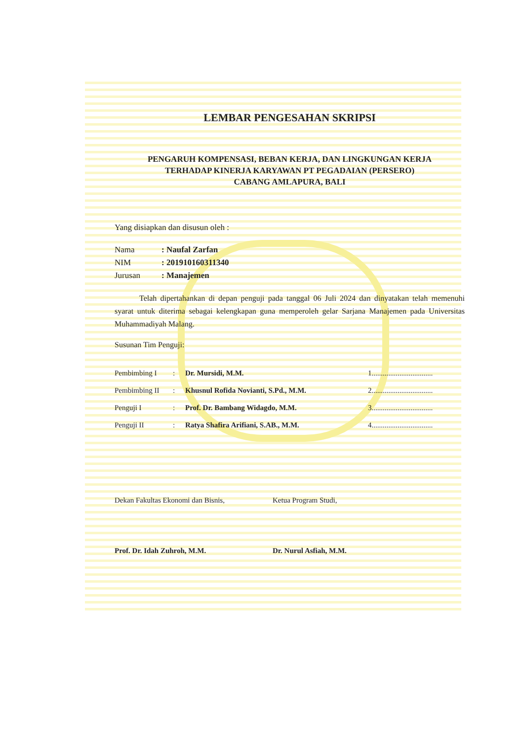LEMBAR PENGESAHAN SKRIPSI
PENGARUH KOMPENSASI, BEBAN KERJA, DAN LINGKUNGAN KERJA
TERHADAP KINERJA KARYAWAN PT PEGADAIAN (PERSERO)
CABANG AMLAPURA, BALI
Yang disiapkan dan disusun oleh :
Nama: Naufal Zarfan
NIM: 201910160311340
Jurusan: Manajemen
Telah dipertahankan di depan penguji pada tanggal 06 Juli 2024 dan dinyatakan telah memenuhi syarat untuk diterima sebagai kelengkapan guna memperoleh gelar Sarjana Manajemen pada Universitas Muhammadiyah Malang.
Susunan Tim Penguji:
Pembimbing I: Dr. Mursidi, M.M. 1.................................
Pembimbing II: Khusnul Rofida Novianti, S.Pd., M.M. 2.................................
Penguji I: Prof. Dr. Bambang Widagdo, M.M. 3.................................
Penguji II: Ratya Shafira Arifiani, S.AB., M.M. 4.................................
Dekan Fakultas Ekonomi dan Bisnis,
Prof. Dr. Idah Zuhroh, M.M.
Ketua Program Studi,
Dr. Nurul Asfiah, M.M.